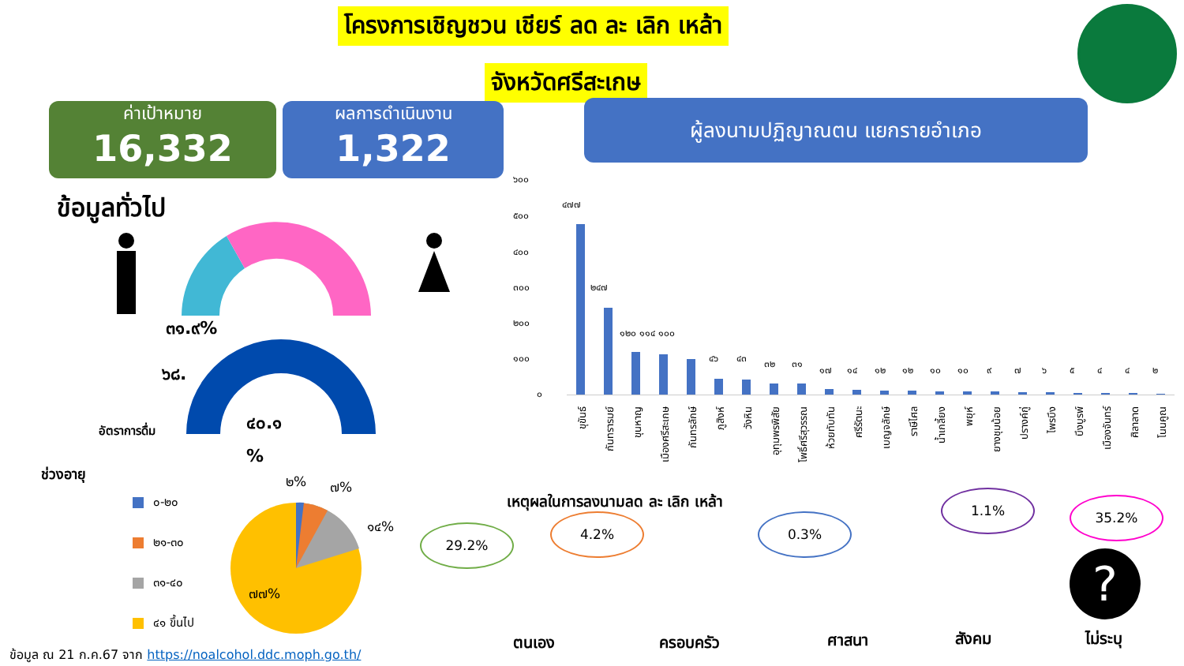โครงการเชิญชวน เชียร์ ลด ละ เลิก เหล้า
จังหวัดศรีสะเกษ
ค่าเป้าหมาย
16,332
ผลการดำเนินงาน
1,322
ผู้ลงนามปฏิญาณตน แยกรายอำเภอ
ข้อมูลทั่วไป
๓๑.๙%
๖๘.
อัตราการดื่ม ๔๐.๑
%
ช่วงอายุ
๐-๒๐
๒๑-๓๐
๓๑-๔๐
๔๑ ขึ้นไป
๒% ๗%
๑๔%
๗๗%
ข้อมูล ณ 21 ก.ค.67 จาก https://noalcohol.ddc.moph.go.th/
๖๐๐
๕๐๐
๔๐๐
๓๐๐
๒๐๐
๑๐๐
๐
๔๗๗
๒๔๗
๑๒๐ ๑๑๔ ๑๐๐
๔๖ ๔๓ ๓๒ ๓๑
๑๗ ๑๔ ๑๒ ๑๒ ๑๐ ๑๐ ๙ ๗ ๖ ๕ ๔ ๔ ๒
ขุขันธ์
กันทรารมย์
ขุนหาญ
เมืองศรีสะเกษ
กันทรลักษ์
ภูสิงห์
วังหิน
อุทุมพรพิสัย
โพธิ์ศรีสุวรรณ
ห้วยทับทัน
ศรีรัตนะ
เบญจลักษ์
ราษีไศล
น้ำเกลี้ยง
พยุห์
ยางชุมน้อย
ปรางค์กู่
ไพรบึง
บึงบูรพ์
เมืองจันทร์
ศิลาลาด
โนนคูณ
เหตุผลในการลงนามลด ละ เลิก เหล้า
29.2%
4.2% 0.3%
1.1% 35.2%
?
ตนเอง ครอบครัว ศาสนา สังคม ไม่ระบุ